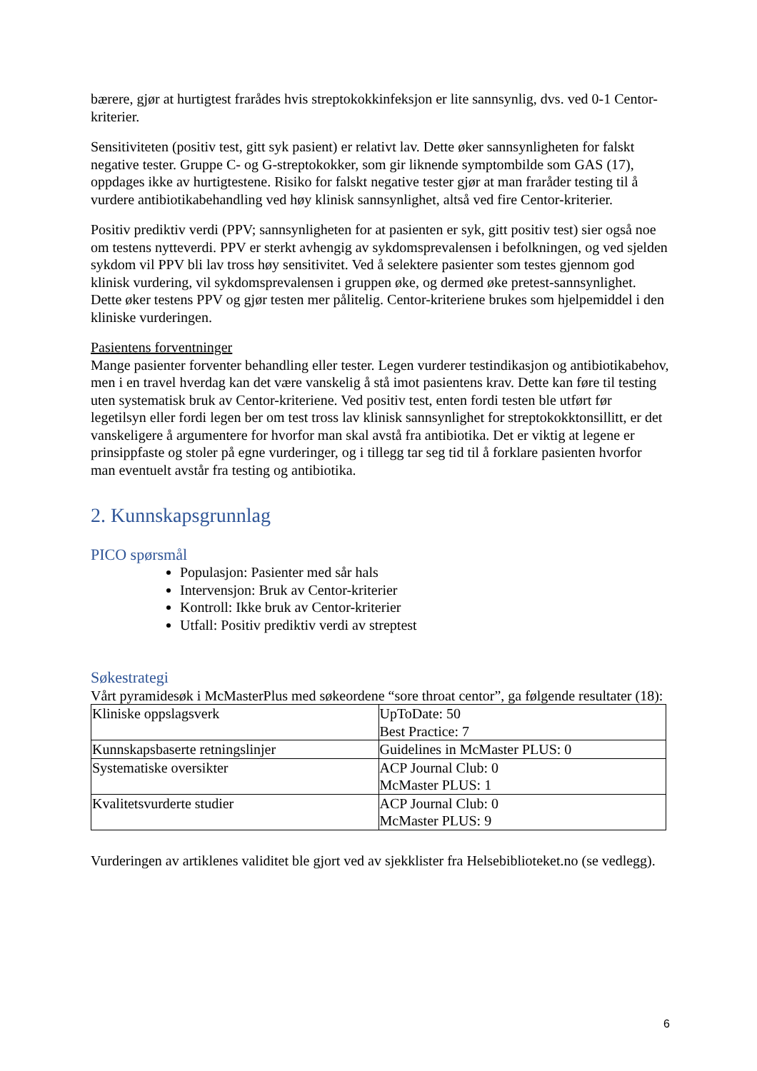bærere, gjør at hurtigtest frarådes hvis streptokokkinfeksjon er lite sannsynlig, dvs. ved 0-1 Centor-kriterier.
Sensitiviteten (positiv test, gitt syk pasient) er relativt lav. Dette øker sannsynligheten for falskt negative tester. Gruppe C- og G-streptokokker, som gir liknende symptombilde som GAS (17), oppdages ikke av hurtigtestene. Risiko for falskt negative tester gjør at man fraråder testing til å vurdere antibiotikabehandling ved høy klinisk sannsynlighet, altså ved fire Centor-kriterier.
Positiv prediktiv verdi (PPV; sannsynligheten for at pasienten er syk, gitt positiv test) sier også noe om testens nytteverdi. PPV er sterkt avhengig av sykdomsprevalensen i befolkningen, og ved sjelden sykdom vil PPV bli lav tross høy sensitivitet. Ved å selektere pasienter som testes gjennom god klinisk vurdering, vil sykdomsprevalensen i gruppen øke, og dermed øke pretest-sannsynlighet. Dette øker testens PPV og gjør testen mer pålitelig. Centor-kriteriene brukes som hjelpemiddel i den kliniske vurderingen.
Pasientens forventninger
Mange pasienter forventer behandling eller tester. Legen vurderer testindikasjon og antibiotikabehov, men i en travel hverdag kan det være vanskelig å stå imot pasientens krav. Dette kan føre til testing uten systematisk bruk av Centor-kriteriene. Ved positiv test, enten fordi testen ble utført før legetilsyn eller fordi legen ber om test tross lav klinisk sannsynlighet for streptokokktonsillitt, er det vanskeligere å argumentere for hvorfor man skal avstå fra antibiotika. Det er viktig at legene er prinsippfaste og stoler på egne vurderinger, og i tillegg tar seg tid til å forklare pasienten hvorfor man eventuelt avstår fra testing og antibiotika.
2. Kunnskapsgrunnlag
PICO spørsmål
Populasjon: Pasienter med sår hals
Intervensjon: Bruk av Centor-kriterier
Kontroll: Ikke bruk av Centor-kriterier
Utfall: Positiv prediktiv verdi av streptest
Søkestrategi
Vårt pyramidesøk i McMasterPlus med søkeordene “sore throat centor”, ga følgende resultater (18):
| Kliniske oppslagsverk | UpToDate: 50 Best Practice: 7 |
| Kunnskapsbaserte retningslinjer | Guidelines in McMaster PLUS: 0 |
| Systematiske oversikter | ACP Journal Club: 0 McMaster PLUS: 1 |
| Kvalitetsvurderte studier | ACP Journal Club: 0 McMaster PLUS: 9 |
Vurderingen av artiklenes validitet ble gjort ved av sjekklister fra Helsebiblioteket.no (se vedlegg).
6